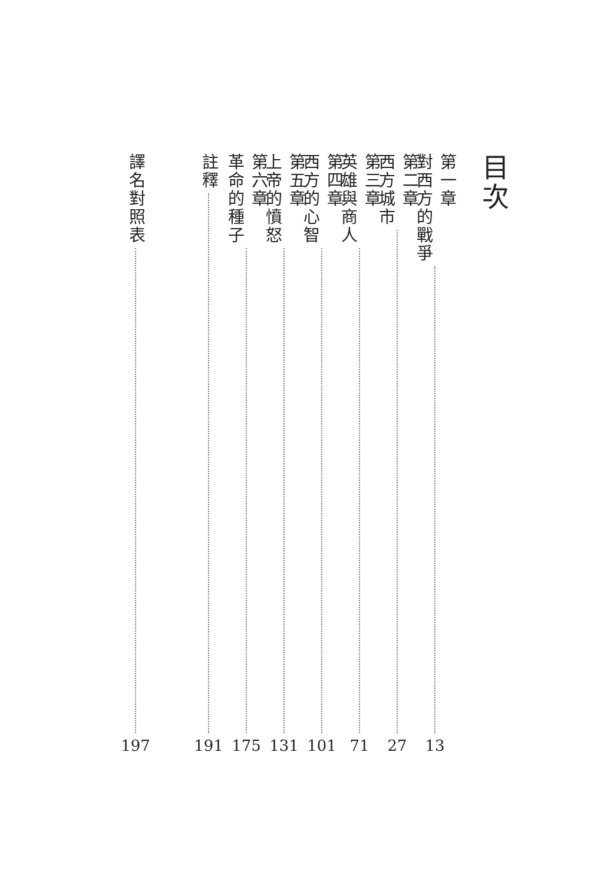目次
第一章
對西方的戰爭
13
第二章
西方城市
27
第三章
英雄與商人
71
第四章
西方的心智
101
第五章
上帝的憤怒
131
第六章
革命的種子
175
註釋
191
譯名對照表
197